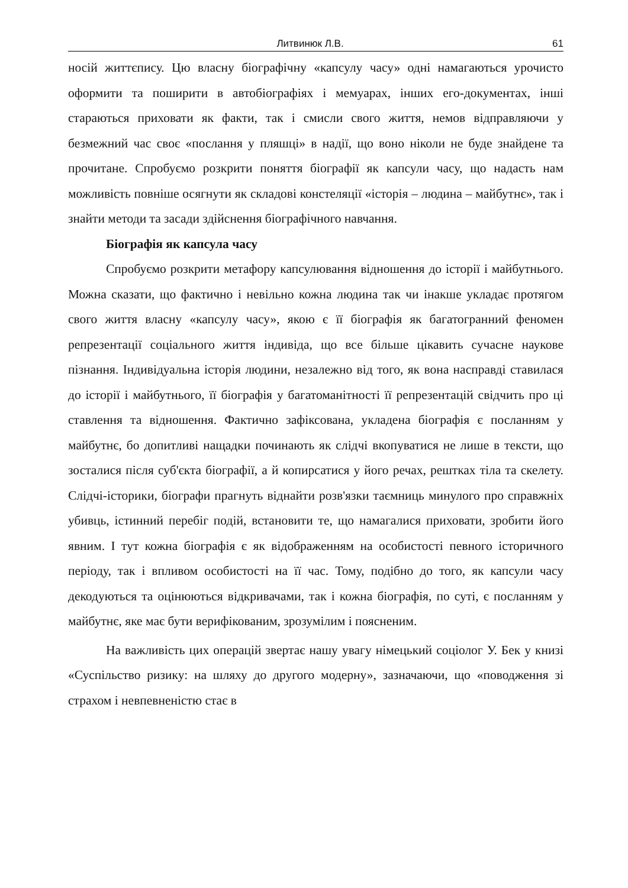Литвинюк Л.В. 61
носій життєпису. Цю власну біографічну «капсулу часу» одні намагаються урочисто оформити та поширити в автобіографіях і мемуарах, інших его-документах, інші стараються приховати як факти, так і смисли свого життя, немов відправляючи у безмежний час своє «послання у пляшці» в надії, що воно ніколи не буде знайдене та прочитане. Спробуємо розкрити поняття біографії як капсули часу, що надасть нам можливість повніше осягнути як складові констеляції «історія – людина – майбутнє», так і знайти методи та засади здійснення біографічного навчання.
Біографія як капсула часу
Спробуємо розкрити метафору капсулювання відношення до історії і майбутнього. Можна сказати, що фактично і невільно кожна людина так чи інакше укладає протягом свого життя власну «капсулу часу», якою є її біографія як багатогранний феномен репрезентації соціального життя індивіда, що все більше цікавить сучасне наукове пізнання. Індивідуальна історія людини, незалежно від того, як вона насправді ставилася до історії і майбутнього, її біографія у багатоманітності її репрезентацій свідчить про ці ставлення та відношення. Фактично зафіксована, укладена біографія є посланням у майбутнє, бо допитливі нащадки починають як слідчі вкопуватися не лише в тексти, що зосталися після суб'єкта біографії, а й копирсатися у його речах, рештках тіла та скелету. Слідчі-історики, біографи прагнуть віднайти розв'язки таємниць минулого про справжніх убивць, істинний перебіг подій, встановити те, що намагалися приховати, зробити його явним. І тут кожна біографія є як відображенням на особистості певного історичного періоду, так і впливом особистості на її час. Тому, подібно до того, як капсули часу декодуються та оцінюються відкривачами, так і кожна біографія, по суті, є посланням у майбутнє, яке має бути верифікованим, зрозумілим і поясненим.
На важливість цих операцій звертає нашу увагу німецький соціолог У. Бек у книзі «Суспільство ризику: на шляху до другого модерну», зазначаючи, що «поводження зі страхом і невпевненістю стає в